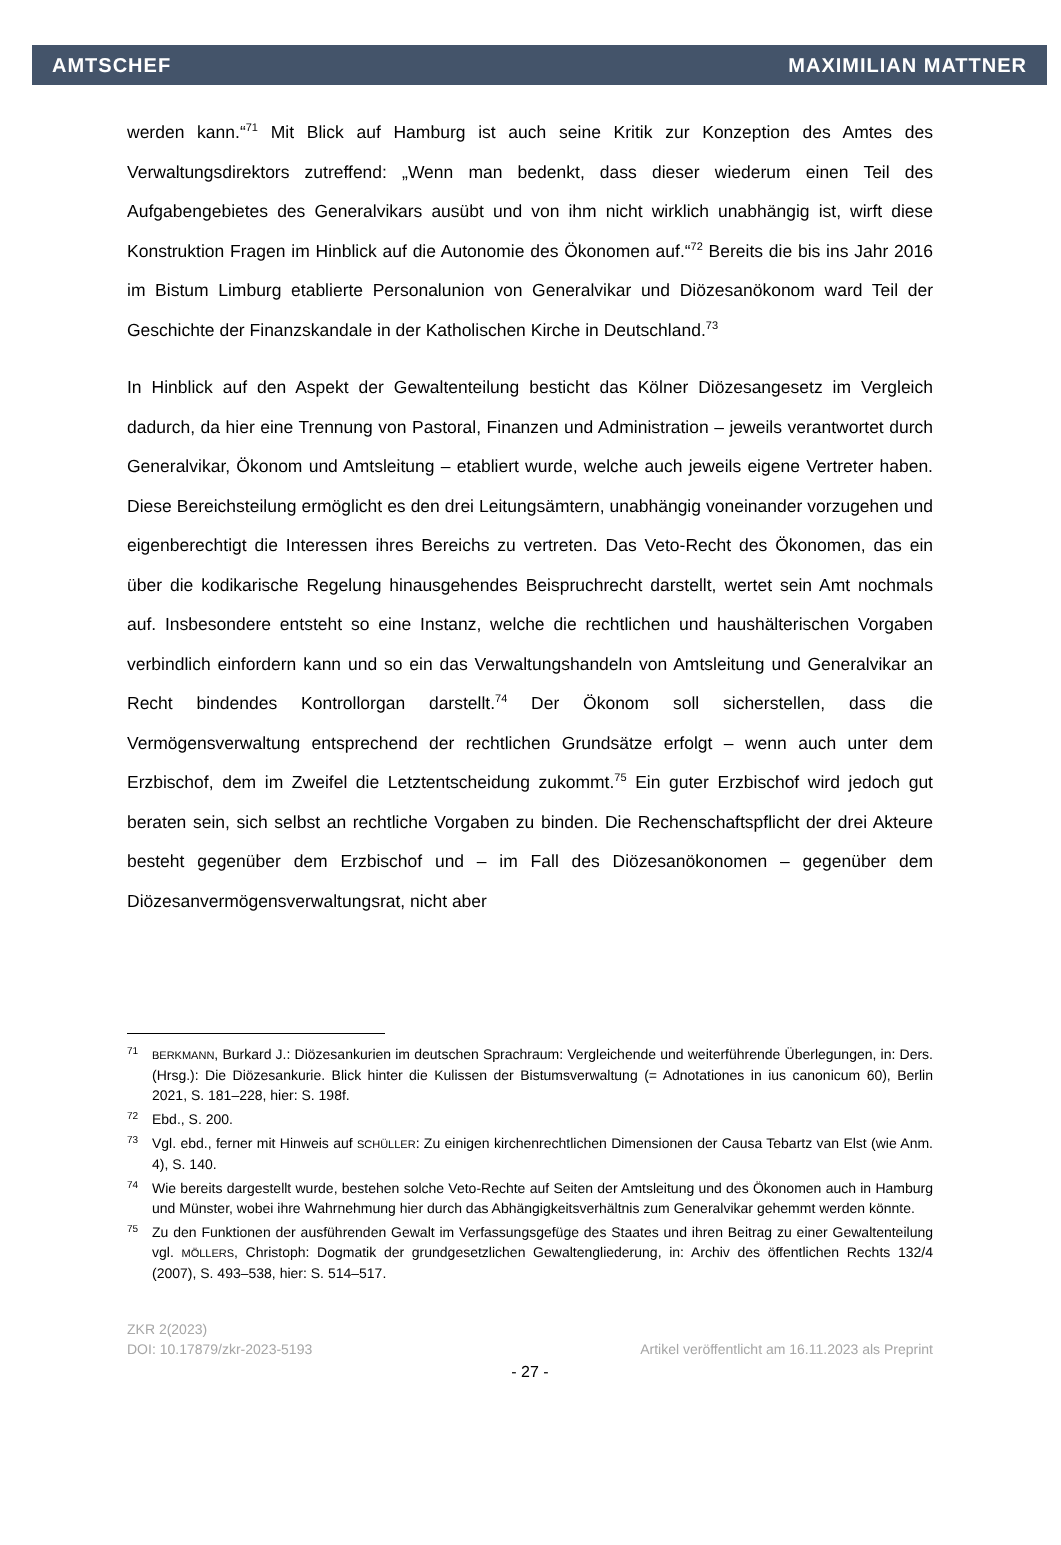AMTSCHEF MAXIMILIAN MATTNER
werden kann.“<sup>71</sup> Mit Blick auf Hamburg ist auch seine Kritik zur Konzeption des Amtes des Verwaltungsdirektors zutreffend: „Wenn man bedenkt, dass dieser wiederum einen Teil des Aufgabengebietes des Generalvikars ausübt und von ihm nicht wirklich unabhängig ist, wirft diese Konstruktion Fragen im Hinblick auf die Autonomie des Ökonomen auf.“<sup>72</sup> Bereits die bis ins Jahr 2016 im Bistum Limburg etablierte Personalunion von Generalvikar und Diözesanökonom ward Teil der Geschichte der Finanzskandale in der Katholischen Kirche in Deutschland.<sup>73</sup>
In Hinblick auf den Aspekt der Gewaltenteilung besticht das Kölner Diözesangesetz im Vergleich dadurch, da hier eine Trennung von Pastoral, Finanzen und Administration – jeweils verantwortet durch Generalvikar, Ökonom und Amtsleitung – etabliert wurde, welche auch jeweils eigene Vertreter haben. Diese Bereichsteilung ermöglicht es den drei Leitungsämtern, unabhängig voneinander vorzugehen und eigenberechtigt die Interessen ihres Bereichs zu vertreten. Das Veto-Recht des Ökonomen, das ein über die kodikarische Regelung hinausgehendes Beispruchrecht darstellt, wertet sein Amt nochmals auf. Insbesondere entsteht so eine Instanz, welche die rechtlichen und haushälterischen Vorgaben verbindlich einfordern kann und so ein das Verwaltungshandeln von Amtsleitung und Generalvikar an Recht bindendes Kontrollorgan darstellt.<sup>74</sup> Der Ökonom soll sicherstellen, dass die Vermögensverwaltung entsprechend der rechtlichen Grundsätze erfolgt – wenn auch unter dem Erzbischof, dem im Zweifel die Letztentscheidung zukommt.<sup>75</sup> Ein guter Erzbischof wird jedoch gut beraten sein, sich selbst an rechtliche Vorgaben zu binden. Die Rechenschaftspflicht der drei Akteure besteht gegenüber dem Erzbischof und – im Fall des Diözesanökonomen – gegenüber dem Diözesanvermögensverwaltungsrat, nicht aber
71 BERKMANN, Burkard J.: Diözesankurien im deutschen Sprachraum: Vergleichende und weiterführende Überlegungen, in: Ders. (Hrsg.): Die Diözesankurie. Blick hinter die Kulissen der Bistumsverwaltung (= Adnotationes in ius canonicum 60), Berlin 2021, S. 181–228, hier: S. 198f.
72 Ebd., S. 200.
73 Vgl. ebd., ferner mit Hinweis auf SCHÜLLER: Zu einigen kirchenrechtlichen Dimensionen der Causa Tebartz van Elst (wie Anm. 4), S. 140.
74 Wie bereits dargestellt wurde, bestehen solche Veto-Rechte auf Seiten der Amtsleitung und des Ökonomen auch in Hamburg und Münster, wobei ihre Wahrnehmung hier durch das Abhängigkeitsverhältnis zum Generalvikar gehemmt werden könnte.
75 Zu den Funktionen der ausführenden Gewalt im Verfassungsgefüge des Staates und ihren Beitrag zu einer Gewaltenteilung vgl. MÖLLERS, Christoph: Dogmatik der grundgesetzlichen Gewaltengliederung, in: Archiv des öffentlichen Rechts 132/4 (2007), S. 493–538, hier: S. 514–517.
ZKR 2(2023)
DOI: 10.17879/zkr-2023-5193 Artikel veröffentlicht am 16.11.2023 als Preprint
- 27 -